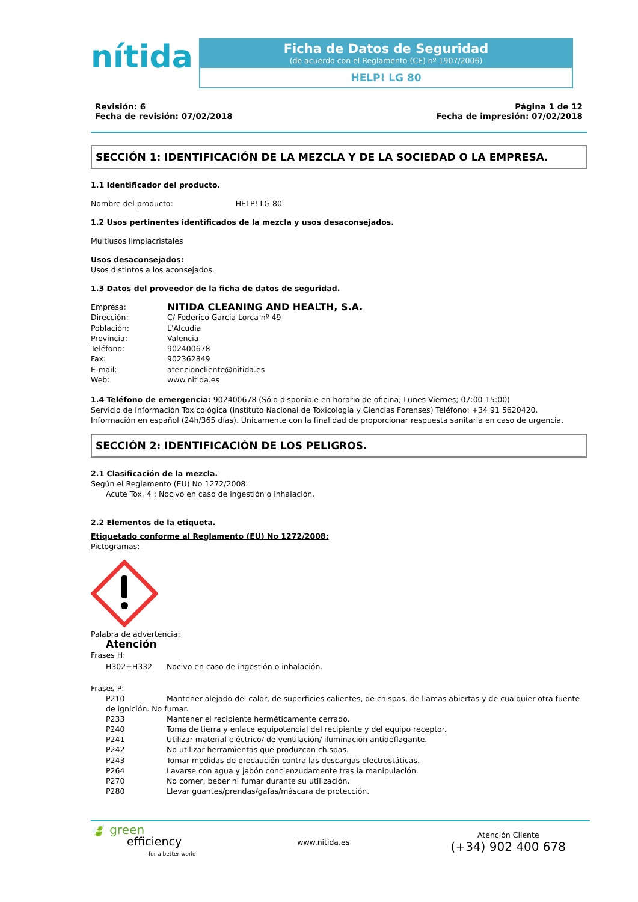nítida
Ficha de Datos de Seguridad
(de acuerdo con el Reglamento (CE) nº 1907/2006)
HELP! LG 80
Revisión: 6
Fecha de revisión: 07/02/2018
Página 1 de 12
Fecha de impresión: 07/02/2018
SECCIÓN 1: IDENTIFICACIÓN DE LA MEZCLA Y DE LA SOCIEDAD O LA EMPRESA.
1.1 Identificador del producto.
Nombre del producto: HELP! LG 80
1.2 Usos pertinentes identificados de la mezcla y usos desaconsejados.
Multiusos limpiacristales
Usos desaconsejados:
Usos distintos a los aconsejados.
1.3 Datos del proveedor de la ficha de datos de seguridad.
Empresa: NITIDA CLEANING AND HEALTH, S.A. Dirección: C/ Federico Garcia Lorca nº 49 Población: L'Alcudia Provincia: Valencia Teléfono: 902400678 Fax: 902362849 E-mail: atencioncliente@nitida.es Web: www.nitida.es
1.4 Teléfono de emergencia: 902400678 (Sólo disponible en horario de oficina; Lunes-Viernes; 07:00-15:00)
Servicio de Información Toxicológica (Instituto Nacional de Toxicología y Ciencias Forenses) Teléfono: +34 91 5620420.
Información en español (24h/365 días). Únicamente con la finalidad de proporcionar respuesta sanitaria en caso de urgencia.
SECCIÓN 2: IDENTIFICACIÓN DE LOS PELIGROS.
2.1 Clasificación de la mezcla.
Según el Reglamento (EU) No 1272/2008:
Acute Tox. 4 : Nocivo en caso de ingestión o inhalación.
2.2 Elementos de la etiqueta.
Etiquetado conforme al Reglamento (EU) No 1272/2008:
Pictogramas:
Palabra de advertencia:
Atención
Frases H:
H302+H332 Nocivo en caso de ingestión o inhalación.
Frases P:
P210 Mantener alejado del calor, de superficies calientes, de chispas, de llamas abiertas y de cualquier otra fuente
de ignición. No fumar.
P233 Mantener el recipiente herméticamente cerrado. P240 Toma de tierra y enlace equipotencial del recipiente y del equipo receptor. P241 Utilizar material eléctrico/ de ventilación/ iluminación antideflagante. P242 No utilizar herramientas que produzcan chispas. P243 Tomar medidas de precaución contra las descargas electrostáticas. P264 Lavarse con agua y jabón concienzudamente tras la manipulación. P270 No comer, beber ni fumar durante su utilización. P280 Llevar guantes/prendas/gafas/máscara de protección.
🍃 green
efficiency
for a better world
www.nitida.es
Atención Cliente
(+34) 902 400 678